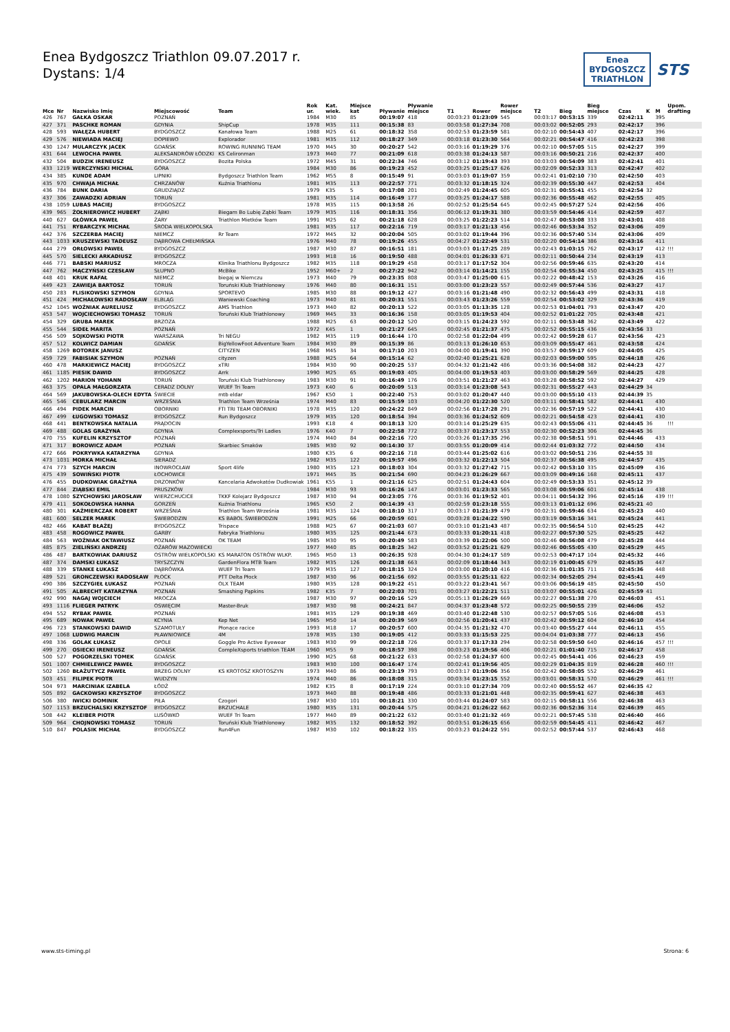Enea Bydgoszcz Triathlon 09.07.2017 r.
Dystans: 1/4
Enea
BYDGOSZCZ
TRIATHLON
STS
| Mce | Nr | Nazwisko Imię | Miejscowość | Team | Rok ur. | Kat. wiek. | Miejsce kat | Pływanie | Pływanie miejsce | T1 | Rower | Rower miejsce | T2 | Bieg | Bieg miejsce | Czas | K | M | Upom. drafting |
| --- | --- | --- | --- | --- | --- | --- | --- | --- | --- | --- | --- | --- | --- | --- | --- | --- | --- | --- | --- |
| 426 | 767 | GAŁKA OSKAR | POZNAŃ | | 1984 | M30 | 85 | 00:19:07 | 418 | 00:03:23 | 01:23:09 | 545 | 00:03:17 | 00:53:15 | 339 | 02:42:11 | | 395 | |
| 427 | 371 | PASCHKE ROMAN | GDYNIA | ShipCup | 1978 | M35 | 111 | 00:15:38 | 83 | 00:03:58 | 01:27:34 | 708 | 00:03:02 | 00:52:05 | 293 | 02:42:17 | | 396 | |
| 428 | 593 | WAŁĘZA HUBERT | BYDGOSZCZ | Kanałowa Team | 1988 | M25 | 61 | 00:18:32 | 358 | 00:02:53 | 01:23:59 | 581 | 00:02:10 | 00:54:43 | 407 | 02:42:17 | | 396 | |
| 429 | 576 | NIEWIADA MACIEJ | DOPIEWO | Explorador | 1981 | M35 | 112 | 00:18:27 | 349 | 00:03:18 | 01:23:30 | 564 | 00:02:21 | 00:54:47 | 416 | 02:42:23 | | 398 | |
| 430 | 1247 | MULARCZYK JACEK | GDAŃSK | ROWING RUNNING TEAM | 1970 | M45 | 30 | 00:20:27 | 542 | 00:03:16 | 01:19:29 | 376 | 00:02:10 | 00:57:05 | 515 | 02:42:27 | | 399 | |
| 431 | 644 | LEWOCHA PAWEŁ | ALEKSANDRÓW ŁÓDZKI | KS Celironman | 1973 | M40 | 77 | 00:21:09 | 618 | 00:03:38 | 01:24:13 | 587 | 00:03:16 | 00:50:21 | 216 | 02:42:37 | | 400 | |
| 432 | 504 | BUDZIK IRENEUSZ | BYDGOSZCZ | Bozita Polska | 1972 | M45 | 31 | 00:22:34 | 746 | 00:03:12 | 01:19:43 | 393 | 00:03:03 | 00:54:09 | 383 | 02:42:41 | | 401 | |
| 433 | 1219 | WERCZYNSKI MICHAL | GÓRA | | 1984 | M30 | 86 | 00:19:23 | 452 | 00:03:25 | 01:25:17 | 626 | 00:02:09 | 00:52:33 | 313 | 02:42:47 | | 402 | |
| 434 | 385 | KUNDE ADAM | LIPNIKI | Bydgoszcz Triathlon Team | 1962 | M55 | 8 | 00:15:49 | 91 | 00:03:03 | 01:19:07 | 359 | 00:02:41 | 01:02:10 | 730 | 02:42:50 | | 403 | |
| 435 | 970 | CHWAJA MICHAŁ | CHRZANÓW | Kuźnia Triathlonu | 1981 | M35 | 113 | 00:22:57 | 771 | 00:03:32 | 01:18:15 | 324 | 00:02:39 | 00:55:30 | 447 | 02:42:53 | | 404 | |
| 436 | 784 | BUNK DARIA | GRUDZIĄDZ | | 1979 | K35 | 5 | 00:17:08 | 201 | 00:02:49 | 01:24:45 | 605 | 00:02:31 | 00:55:41 | 455 | 02:42:54 | 32 | | |
| 437 | 306 | ZAWADZKI ADRIAN | TORUŃ | | 1981 | M35 | 114 | 00:16:49 | 177 | 00:03:25 | 01:24:17 | 588 | 00:02:36 | 00:55:48 | 462 | 02:42:55 | | 405 | |
| 438 | 1059 | LUBAS MACIEJ | BYDGOSZCZ | | 1978 | M35 | 115 | 00:13:58 | 26 | 00:02:52 | 01:25:54 | 645 | 00:02:45 | 00:57:27 | 524 | 02:42:56 | | 406 | |
| 439 | 965 | ŻOŁNIEROWICZ HUBERT | ZĄBKI | Biegam Bo Lubię Ząbki Team | 1979 | M35 | 116 | 00:18:31 | 356 | 00:06:12 | 01:19:31 | 380 | 00:03:59 | 00:54:46 | 414 | 02:42:59 | | 407 | |
| 440 | 627 | GŁÓWKA PAWEŁ | ŻARY | Triathlon Mietków Team | 1991 | M25 | 62 | 00:21:18 | 628 | 00:03:25 | 01:22:23 | 514 | 00:02:47 | 00:53:08 | 333 | 02:43:01 | | 408 | |
| 441 | 751 | RYBARCZYK MICHAŁ | ŚRODA WIELKOPOLSKA | | 1981 | M35 | 117 | 00:22:16 | 719 | 00:03:17 | 01:21:13 | 456 | 00:02:46 | 00:53:34 | 352 | 02:43:06 | | 409 | |
| 442 | 376 | SZCZERBA MACIEJ | NIEMCZ | Rr Team | 1972 | M45 | 32 | 00:20:04 | 505 | 00:03:02 | 01:19:44 | 396 | 00:02:36 | 00:57:40 | 534 | 02:43:06 | | 409 | |
| 443 | 1033 | KRUSZEWSKI TADEUSZ | DĄBROWA CHEŁMIŃSKA | | 1976 | M40 | 78 | 00:19:26 | 455 | 00:04:27 | 01:22:49 | 531 | 00:02:20 | 00:54:14 | 386 | 02:43:16 | | 411 | |
| 444 | 279 | ORŁOWSKI PAWEŁ | BYDGOSZCZ | | 1987 | M30 | 87 | 00:16:51 | 181 | 00:03:03 | 01:17:25 | 289 | 00:02:43 | 01:03:15 | 762 | 02:43:17 | | 412 | !!! |
| 445 | 570 | SIELECKI ARKADIUSZ | BYDGOSZCZ | | 1993 | M18 | 16 | 00:19:50 | 488 | 00:04:01 | 01:26:33 | 671 | 00:02:11 | 00:50:44 | 234 | 02:43:19 | | 413 | |
| 446 | 771 | BABSKI MARIUSZ | MROCZA | Klinika Triathlonu Bydgoszcz | 1982 | M35 | 118 | 00:19:29 | 458 | 00:03:17 | 01:17:52 | 304 | 00:02:56 | 00:59:46 | 635 | 02:43:20 | | 414 | |
| 447 | 762 | MĄCZYŃSKI CZESŁAW | SŁUPNO | McBike | 1952 | M60+ | 2 | 00:27:22 | 942 | 00:03:14 | 01:14:21 | 155 | 00:02:54 | 00:55:34 | 450 | 02:43:25 | | 415 | !!! |
| 448 | 401 | KRUK RAFAŁ | NIEMCZ | biegaj w Niemczu | 1973 | M40 | 79 | 00:23:35 | 808 | 00:03:47 | 01:25:00 | 615 | 00:02:22 | 00:48:42 | 153 | 02:43:26 | | 416 | |
| 449 | 423 | ZAWIEJA BARTOSZ | TORUŃ | Toruński Klub Triathlonowy | 1976 | M40 | 80 | 00:16:31 | 151 | 00:03:00 | 01:23:23 | 557 | 00:02:49 | 00:57:44 | 536 | 02:43:27 | | 417 | |
| 450 | 283 | FLISIKOWSKI SZYMON | GDYNIA | SPORTEVO | 1985 | M30 | 88 | 00:19:12 | 427 | 00:03:16 | 01:21:48 | 490 | 00:02:32 | 00:56:43 | 499 | 02:43:31 | | 418 | |
| 451 | 424 | MICHAŁOWSKI RADOSŁAW | ELBLĄG | Waniewski Coaching | 1973 | M40 | 81 | 00:20:31 | 551 | 00:03:43 | 01:23:26 | 559 | 00:02:54 | 00:53:02 | 329 | 02:43:36 | | 419 | |
| 452 | 1045 | WOŹNIAK AURELIUSZ | BYDGOSZCZ | AMS Triathlon | 1973 | M40 | 82 | 00:20:13 | 522 | 00:03:05 | 01:13:35 | 128 | 00:02:53 | 01:04:01 | 793 | 02:43:47 | | 420 | |
| 453 | 547 | WOJCIECHOWSKI TOMASZ | TORUŃ | Toruński Klub Triathlonowy | 1969 | M45 | 33 | 00:16:36 | 158 | 00:03:05 | 01:19:53 | 404 | 00:02:52 | 01:01:22 | 705 | 02:43:48 | | 421 | |
| 454 | 329 | GRUBA MAREK | BRZOZA | | 1988 | M25 | 63 | 00:20:12 | 520 | 00:03:15 | 01:24:23 | 592 | 00:02:11 | 00:53:48 | 362 | 02:43:49 | | 422 | |
| 455 | 544 | SIDEŁ MARITA | POZNAŃ | | 1972 | K45 | 1 | 00:21:27 | 645 | 00:02:45 | 01:21:37 | 475 | 00:02:52 | 00:55:15 | 436 | 02:43:56 | 33 | | |
| 456 | 509 | SOJKOWSKI PIOTR | WARSZAWA | Tri NEGU | 1982 | M35 | 119 | 00:16:44 | 170 | 00:02:58 | 01:22:04 | 499 | 00:02:42 | 00:59:28 | 617 | 02:43:56 | | 423 | |
| 457 | 512 | KOLWICZ DAMIAN | GDAŃSK | BigYellowFoot Adventure Team | 1984 | M30 | 89 | 00:15:39 | 86 | 00:03:13 | 01:26:10 | 653 | 00:03:09 | 00:55:47 | 461 | 02:43:58 | | 424 | |
| 458 | 1269 | BOTOREK JANUSZ | | CITYZEN | 1968 | M45 | 34 | 00:17:10 | 203 | 00:04:00 | 01:19:41 | 390 | 00:03:57 | 00:59:17 | 609 | 02:44:05 | | 425 | |
| 459 | 729 | FABISIAK SZYMON | POZNAŃ | cityzen | 1988 | M25 | 64 | 00:15:14 | 62 | 00:02:40 | 01:25:21 | 628 | 00:02:03 | 00:59:00 | 595 | 02:44:18 | | 426 | |
| 460 | 478 | MARKIEWICZ MACIEJ | BYDGOSZCZ | xTRI | 1984 | M30 | 90 | 00:20:25 | 537 | 00:04:32 | 01:21:42 | 486 | 00:03:36 | 00:54:08 | 382 | 02:44:23 | | 427 | |
| 461 | 1185 | PIESIK DAWID | BYDGOSZCZ | Arrk | 1990 | M25 | 65 | 00:19:03 | 405 | 00:04:00 | 01:19:53 | 403 | 00:03:00 | 00:58:29 | 569 | 02:44:25 | | 428 | |
| 462 | 1202 | MARION YOHANN | TORUŃ | Toruński Klub Triathlonowy | 1983 | M30 | 91 | 00:16:49 | 176 | 00:03:51 | 01:21:27 | 463 | 00:03:28 | 00:58:52 | 592 | 02:44:27 | | 429 | |
| 463 | 375 | OPALA MAŁGORZATA | CERADZ DOLNY | WUEF Tri Team | 1973 | K40 | 6 | 00:20:09 | 513 | 00:03:14 | 01:23:08 | 543 | 00:02:31 | 00:55:27 | 443 | 02:44:29 | 34 | | |
| 464 | 569 | JAKUBOWSKA-OLECH EDYTA | ŚWIECIE | mtb eldar | 1967 | K50 | 1 | 00:22:40 | 753 | 00:03:02 | 01:20:47 | 440 | 00:03:00 | 00:55:10 | 433 | 02:44:39 | 35 | | |
| 465 | 546 | CEBULARZ MARCIN | WRZEŚNIA | Triathlon Team Września | 1974 | M40 | 83 | 00:15:59 | 103 | 00:04:20 | 01:22:30 | 520 | 00:03:11 | 00:58:41 | 582 | 02:44:41 | | 430 | |
| 466 | 494 | PIDEK MARCIN | OBORNIKI | FTI TRI TEAM OBORNIKI | 1978 | M35 | 120 | 00:24:22 | 849 | 00:02:56 | 01:17:28 | 291 | 00:02:36 | 00:57:19 | 522 | 02:44:41 | | 430 | |
| 467 | 499 | ŁUGOWSKI TOMASZ | BYDGOSZCZ | Run Bydgoszcz | 1979 | M35 | 120 | 00:18:54 | 394 | 00:03:36 | 01:24:52 | 609 | 00:02:21 | 00:54:58 | 423 | 02:44:41 | | 430 | |
| 468 | 441 | BENTKOWSKA NATALIA | PRĄDOCIN | | 1993 | K18 | 4 | 00:18:13 | 320 | 00:03:14 | 01:25:29 | 635 | 00:02:43 | 00:55:06 | 431 | 02:44:45 | 36 | | !!! |
| 469 | 488 | GOLAS GRAŻYNA | GDYNIA | Complexsports/Tri Ladies | 1976 | K40 | 7 | 00:22:58 | 772 | 00:03:37 | 01:23:17 | 553 | 00:02:30 | 00:52:23 | 306 | 02:44:45 | 36 | | |
| 470 | 755 | KUFELIN KRZYSZTOF | POZNAŃ | | 1974 | M40 | 84 | 00:22:16 | 720 | 00:03:26 | 01:17:35 | 296 | 00:02:38 | 00:58:51 | 591 | 02:44:46 | | 433 | |
| 471 | 317 | BOROWICZ ADAM | POZNAŃ | Skarbiec Smaków | 1985 | M30 | 92 | 00:14:30 | 37 | 00:03:55 | 01:20:09 | 414 | 00:02:44 | 01:03:32 | 772 | 02:44:50 | | 434 | |
| 472 | 666 | POKRYWKA KATARZYNA | GDYNIA | | 1980 | K35 | 6 | 00:22:16 | 718 | 00:03:44 | 01:25:02 | 616 | 00:03:02 | 00:50:51 | 236 | 02:44:55 | 38 | | |
| 473 | 1031 | MORKA MICHAŁ | SIERADZ | | 1982 | M35 | 122 | 00:19:57 | 496 | 00:03:32 | 01:22:13 | 504 | 00:02:37 | 00:56:38 | 495 | 02:44:57 | | 435 | |
| 474 | 773 | SZYCH MARCIN | INOWROCŁAW | Sport 4life | 1980 | M35 | 123 | 00:18:03 | 304 | 00:03:32 | 01:27:42 | 715 | 00:02:42 | 00:53:10 | 335 | 02:45:09 | | 436 | |
| 475 | 439 | SOWIŃSKI PIOTR | ŁOCHOWICE | | 1971 | M45 | 35 | 00:21:54 | 690 | 00:04:23 | 01:26:29 | 667 | 00:03:09 | 00:49:16 | 168 | 02:45:11 | | 437 | |
| 476 | 455 | DUDKOWIAK GRAŻYNA | DRZONKÓW | Kancelaria Adwokatów Dudkowiak | 1961 | K55 | 1 | 00:21:16 | 625 | 00:02:51 | 01:24:43 | 604 | 00:02:49 | 00:53:33 | 351 | 02:45:12 | 39 | | |
| 477 | 844 | ZIĄBSKI EMIL | PRUSZKÓW | | 1984 | M30 | 93 | 00:16:26 | 147 | 00:03:01 | 01:23:33 | 565 | 00:03:08 | 00:59:06 | 601 | 02:45:14 | | 438 | |
| 478 | 1080 | SZYCHOWSKI JAROSŁAW | WIERZCHUCICE | TKKF Kolejarz Bydgoszcz | 1987 | M30 | 94 | 00:23:05 | 776 | 00:03:36 | 01:19:52 | 401 | 00:04:11 | 00:54:32 | 396 | 02:45:16 | | 439 | !!! |
| 479 | 411 | SOKOŁOWSKA HANNA | GORZEŃ | Kuźnia Triathlonu | 1965 | K50 | 2 | 00:14:39 | 43 | 00:02:59 | 01:23:18 | 555 | 00:03:13 | 01:01:12 | 696 | 02:45:21 | 40 | | |
| 480 | 301 | KAŹMIERCZAK ROBERT | WRZEŚNIA | Triathlon Team Września | 1981 | M35 | 124 | 00:18:10 | 317 | 00:03:17 | 01:21:39 | 479 | 00:02:31 | 00:59:46 | 634 | 02:45:23 | | 440 | |
| 481 | 600 | SELZER MAREK | ŚWIEBODZIN | KS BABOL ŚWIEBODZIN | 1991 | M25 | 66 | 00:20:59 | 601 | 00:03:28 | 01:24:22 | 590 | 00:03:19 | 00:53:16 | 341 | 02:45:24 | | 441 | |
| 482 | 466 | KABAT BŁAŻEJ | BYDGOSZCZ | Trispace | 1988 | M25 | 67 | 00:21:03 | 607 | 00:03:10 | 01:21:43 | 487 | 00:02:35 | 00:56:54 | 510 | 02:45:25 | | 442 | |
| 483 | 458 | ROGOWICZ PAWEŁ | GARBY | Fabryka Triathlonu | 1980 | M35 | 125 | 00:21:44 | 673 | 00:03:33 | 01:20:11 | 418 | 00:02:27 | 00:57:30 | 525 | 02:45:25 | | 442 | |
| 484 | 563 | WOŹNIAK OKTAWIUSZ | POZNAŃ | OK TEAM | 1985 | M30 | 95 | 00:20:49 | 583 | 00:03:39 | 01:22:06 | 500 | 00:02:46 | 00:56:08 | 479 | 02:45:28 | | 444 | |
| 485 | 875 | ZIELIŃSKI ANDRZEJ | OŻARÓW MAZOWIECKI | | 1977 | M40 | 85 | 00:18:25 | 342 | 00:03:52 | 01:25:21 | 629 | 00:02:46 | 00:55:05 | 430 | 02:45:29 | | 445 | |
| 486 | 487 | BARTKOWIAK DARIUSZ | OSTRÓW WIELKOPOLSKI | KS MARATON OSTRÓW WLKP. | 1965 | M50 | 13 | 00:26:35 | 928 | 00:04:30 | 01:24:17 | 589 | 00:02:53 | 00:47:17 | 104 | 02:45:32 | | 446 | |
| 487 | 374 | DAMSKI ŁUKASZ | TRYSZCZYN | GardenFlora MTB Team | 1982 | M35 | 126 | 00:21:38 | 663 | 00:02:09 | 01:18:44 | 343 | 00:02:19 | 01:00:45 | 679 | 02:45:35 | | 447 | |
| 488 | 339 | STANKE ŁUKASZ | DĄBRÓWKA | WUEF Tri Team | 1979 | M35 | 127 | 00:18:15 | 324 | 00:03:00 | 01:20:10 | 416 | 00:02:36 | 01:01:35 | 711 | 02:45:36 | | 448 | |
| 489 | 521 | GRONCZEWSKI RADOSŁAW | PŁOCK | PTT Delta Płock | 1987 | M30 | 96 | 00:21:56 | 692 | 00:03:55 | 01:25:11 | 622 | 00:02:34 | 00:52:05 | 294 | 02:45:41 | | 449 | |
| 490 | 386 | SZCZYGIEŁ ŁUKASZ | POZNAŃ | OLX TEAM | 1980 | M35 | 128 | 00:19:22 | 451 | 00:03:22 | 01:23:41 | 567 | 00:03:06 | 00:56:19 | 485 | 02:45:50 | | 450 | |
| 491 | 505 | ALBRECHT KATARZYNA | POZNAŃ | Smashing Pąpkins | 1982 | K35 | 7 | 00:22:03 | 701 | 00:03:27 | 01:22:21 | 511 | 00:03:07 | 00:55:01 | 426 | 02:45:59 | 41 | | |
| 492 | 990 | NAGAJ WOJCIECH | MROCZA | | 1987 | M30 | 97 | 00:20:16 | 529 | 00:05:13 | 01:26:29 | 669 | 00:02:27 | 00:51:38 | 270 | 02:46:03 | | 451 | |
| 493 | 1116 | FLIEGER PATRYK | OSWIĘCIM | Master-Bruk | 1987 | M30 | 98 | 00:24:21 | 847 | 00:04:37 | 01:23:48 | 572 | 00:02:25 | 00:50:55 | 239 | 02:46:06 | | 452 | |
| 494 | 552 | RYBAK PAWEŁ | POZNAŃ | | 1981 | M35 | 129 | 00:19:38 | 469 | 00:03:40 | 01:22:48 | 530 | 00:02:57 | 00:57:05 | 516 | 02:46:08 | | 453 | |
| 495 | 689 | NOWAK PAWEŁ | KCYNIA | Kep Net | 1965 | M50 | 14 | 00:20:39 | 569 | 00:02:56 | 01:20:41 | 437 | 00:02:42 | 00:59:12 | 604 | 02:46:10 | | 454 | |
| 496 | 723 | STANKOWSKI DAWID | SZAMOTUŁY | Płonące racice | 1993 | M18 | 17 | 00:20:57 | 600 | 00:04:35 | 01:21:32 | 470 | 00:03:40 | 00:55:27 | 444 | 02:46:11 | | 455 | |
| 497 | 1068 | LUDWIG MARCIN | PŁAWNIOWICE | 4M | 1978 | M35 | 130 | 00:19:05 | 412 | 00:03:33 | 01:15:53 | 225 | 00:04:04 | 01:03:38 | 777 | 02:46:13 | | 456 | |
| 498 | 336 | GOLAK ŁUKASZ | OPOLE | Goggle Pro Active Eyewear | 1983 | M30 | 99 | 00:22:18 | 726 | 00:03:37 | 01:17:33 | 294 | 00:02:58 | 00:59:50 | 640 | 02:46:16 | | 457 | !!! |
| 499 | 270 | OSIECKI IRENEUSZ | GDAŃSK | CompleXsports triathlon TEAM | 1960 | M55 | 9 | 00:18:57 | 398 | 00:03:23 | 01:19:56 | 406 | 00:02:21 | 01:01:40 | 715 | 02:46:17 | | 458 | |
| 500 | 527 | POGORZELSKI TOMEK | GDAŃSK | | 1990 | M25 | 68 | 00:21:22 | 633 | 00:02:58 | 01:24:37 | 600 | 00:02:45 | 00:54:41 | 406 | 02:46:23 | | 459 | |
| 501 | 1007 | CHMIELEWICZ PAWEŁ | BYDGOSZCZ | | 1983 | M30 | 100 | 00:16:47 | 174 | 00:02:41 | 01:19:56 | 405 | 00:02:29 | 01:04:35 | 819 | 02:46:28 | | 460 | !!! |
| 502 | 1260 | BŁAŻUTYCZ PAWEŁ | BRZEG DOLNY | KS KROTOSZ KROTOSZYN | 1973 | M40 | 86 | 00:23:19 | 793 | 00:03:17 | 01:19:06 | 356 | 00:02:42 | 00:58:05 | 552 | 02:46:29 | | 461 | |
| 503 | 451 | FILIPEK PIOTR | WUDZYN | | 1974 | M40 | 86 | 00:18:08 | 315 | 00:03:34 | 01:23:15 | 552 | 00:03:01 | 00:58:31 | 570 | 02:46:29 | | 461 | !!! |
| 504 | 973 | MARCINIAK IZABELA | ŁÓDŹ | | 1982 | K35 | 8 | 00:17:19 | 224 | 00:03:10 | 01:27:34 | 709 | 00:02:40 | 00:55:52 | 467 | 02:46:35 | 42 | | |
| 505 | 892 | GACKOWSKI KRZYSZTOF | BYDGOSZCZ | | 1973 | M40 | 88 | 00:19:48 | 486 | 00:03:33 | 01:21:01 | 448 | 00:02:35 | 00:59:41 | 627 | 02:46:38 | | 463 | |
| 506 | 380 | IWICKI DOMINIK | PIŁA | Czogori | 1987 | M30 | 101 | 00:18:21 | 330 | 00:03:44 | 01:24:07 | 583 | 00:02:15 | 00:58:11 | 556 | 02:46:38 | | 463 | |
| 507 | 1153 | BRZUCHALSKI KRZYSZTOF | BYDGOSZCZ | BRZUCHALE | 1980 | M35 | 131 | 00:20:44 | 575 | 00:04:21 | 01:26:22 | 662 | 00:02:36 | 00:52:36 | 314 | 02:46:39 | | 465 | |
| 508 | 442 | KLEIBER PIOTR | LUSÓWKO | WUEF Tri Team | 1977 | M40 | 89 | 00:21:22 | 632 | 00:03:40 | 01:21:32 | 469 | 00:02:21 | 00:57:45 | 538 | 02:46:40 | | 466 | |
| 509 | 964 | CHOJNOWSKI TOMASZ | TORUŃ | Toruński Klub Triathlonowy | 1982 | M35 | 132 | 00:18:52 | 392 | 00:03:51 | 01:26:15 | 656 | 00:02:59 | 00:54:45 | 411 | 02:46:42 | | 467 | |
| 510 | 847 | POLASIK MICHAŁ | BYDGOSZCZ | Run4Fun | 1987 | M30 | 102 | 00:18:22 | 335 | 00:03:23 | 01:24:22 | 591 | 00:02:52 | 00:57:44 | 537 | 02:46:43 | | 468 | |
www.sts-timing.pl Strona: 6